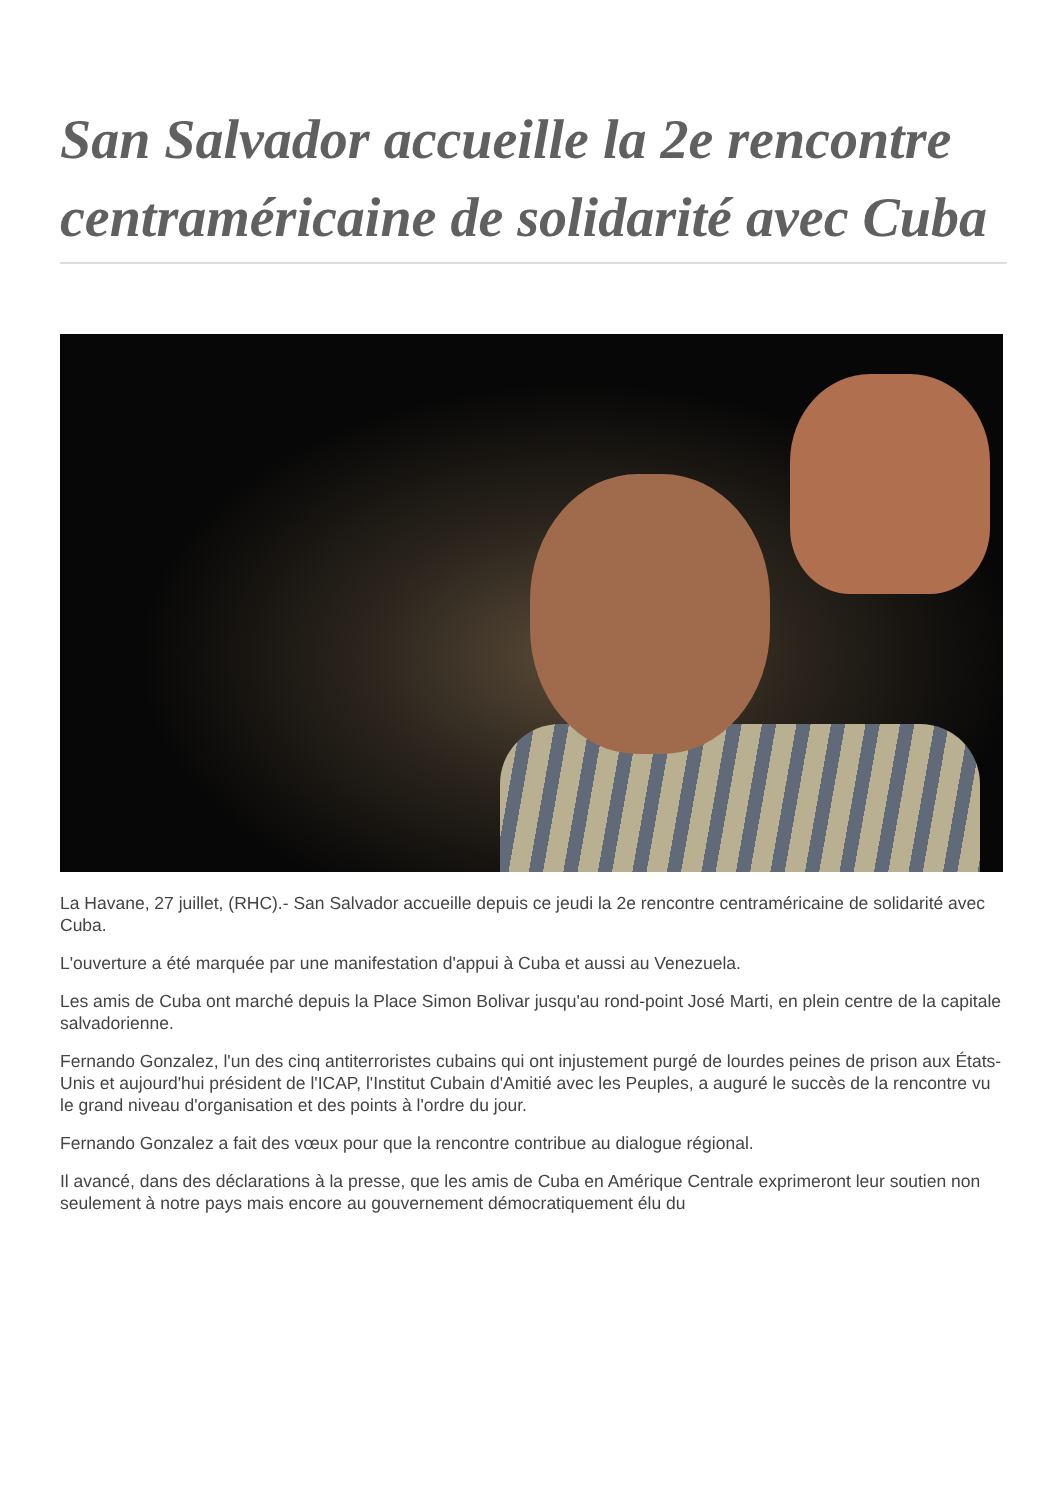San Salvador accueille la 2e rencontre centraméricaine de solidarité avec Cuba
La Havane, 27 juillet, (RHC).- San Salvador accueille depuis ce jeudi la 2e rencontre centraméricaine de solidarité avec Cuba.
L'ouverture a été marquée par une manifestation d'appui à Cuba et aussi au Venezuela.
Les amis de Cuba ont marché depuis la Place Simon Bolivar jusqu'au rond-point José Marti, en plein centre de la capitale salvadorienne.
Fernando Gonzalez, l'un des cinq antiterroristes cubains qui ont injustement purgé de lourdes peines de prison aux États-Unis et aujourd'hui président de l'ICAP, l'Institut Cubain d'Amitié avec les Peuples, a auguré le succès de la rencontre vu le grand niveau d'organisation et des points à l'ordre du jour.
Fernando Gonzalez a fait des vœux pour que la rencontre contribue au dialogue régional.
Il avancé, dans des déclarations à la presse, que les amis de Cuba en Amérique Centrale exprimeront leur soutien non seulement à notre pays mais encore au gouvernement démocratiquement élu du